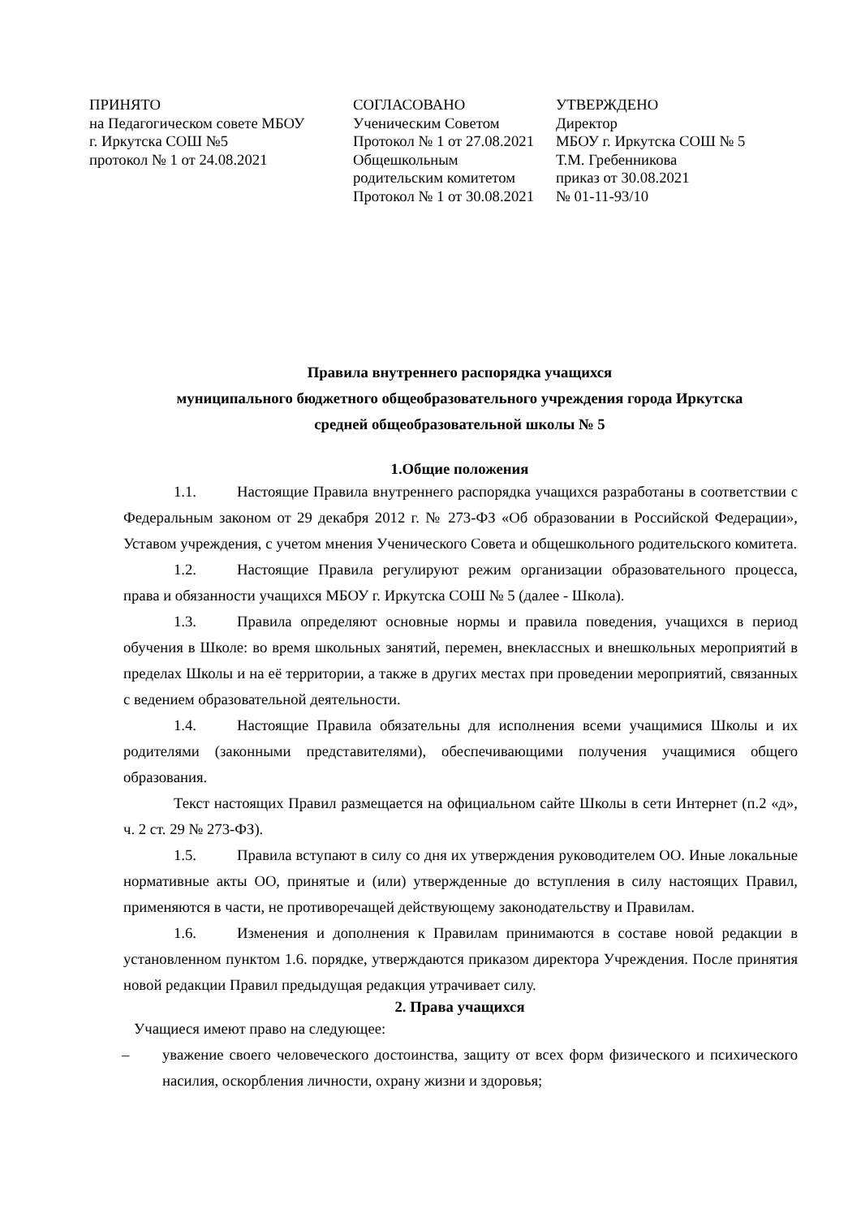ПРИНЯТО
на Педагогическом совете МБОУ
г. Иркутска СОШ №5
протокол № 1 от 24.08.2021
СОГЛАСОВАНО
Ученическим Советом
Протокол № 1 от 27.08.2021
Общешкольным
родительским комитетом
Протокол № 1 от 30.08.2021
УТВЕРЖДЕНО
Директор
МБОУ г. Иркутска СОШ № 5
Т.М. Гребенникова
приказ от 30.08.2021
№ 01-11-93/10
Правила внутреннего распорядка учащихся
муниципального бюджетного общеобразовательного учреждения города Иркутска
средней общеобразовательной школы № 5
1.Общие положения
1.1. Настоящие Правила внутреннего распорядка учащихся разработаны в соответствии с Федеральным законом от 29 декабря 2012 г. № 273-ФЗ «Об образовании в Российской Федерации», Уставом учреждения, с учетом мнения Ученического Совета и общешкольного родительского комитета.
1.2. Настоящие Правила регулируют режим организации образовательного процесса, права и обязанности учащихся МБОУ г. Иркутска СОШ № 5 (далее - Школа).
1.3. Правила определяют основные нормы и правила поведения, учащихся в период обучения в Школе: во время школьных занятий, перемен, внеклассных и внешкольных мероприятий в пределах Школы и на её территории, а также в других местах при проведении мероприятий, связанных с ведением образовательной деятельности.
1.4. Настоящие Правила обязательны для исполнения всеми учащимися Школы и их родителями (законными представителями), обеспечивающими получения учащимися общего образования.
Текст настоящих Правил размещается на официальном сайте Школы в сети Интернет (п.2 «д», ч. 2 ст. 29 № 273-ФЗ).
1.5. Правила вступают в силу со дня их утверждения руководителем ОО. Иные локальные нормативные акты ОО, принятые и (или) утвержденные до вступления в силу настоящих Правил, применяются в части, не противоречащей действующему законодательству и Правилам.
1.6. Изменения и дополнения к Правилам принимаются в составе новой редакции в установленном пунктом 1.6. порядке, утверждаются приказом директора Учреждения. После принятия новой редакции Правил предыдущая редакция утрачивает силу.
2. Права учащихся
Учащиеся имеют право на следующее:
– уважение своего человеческого достоинства, защиту от всех форм физического и психического насилия, оскорбления личности, охрану жизни и здоровья;